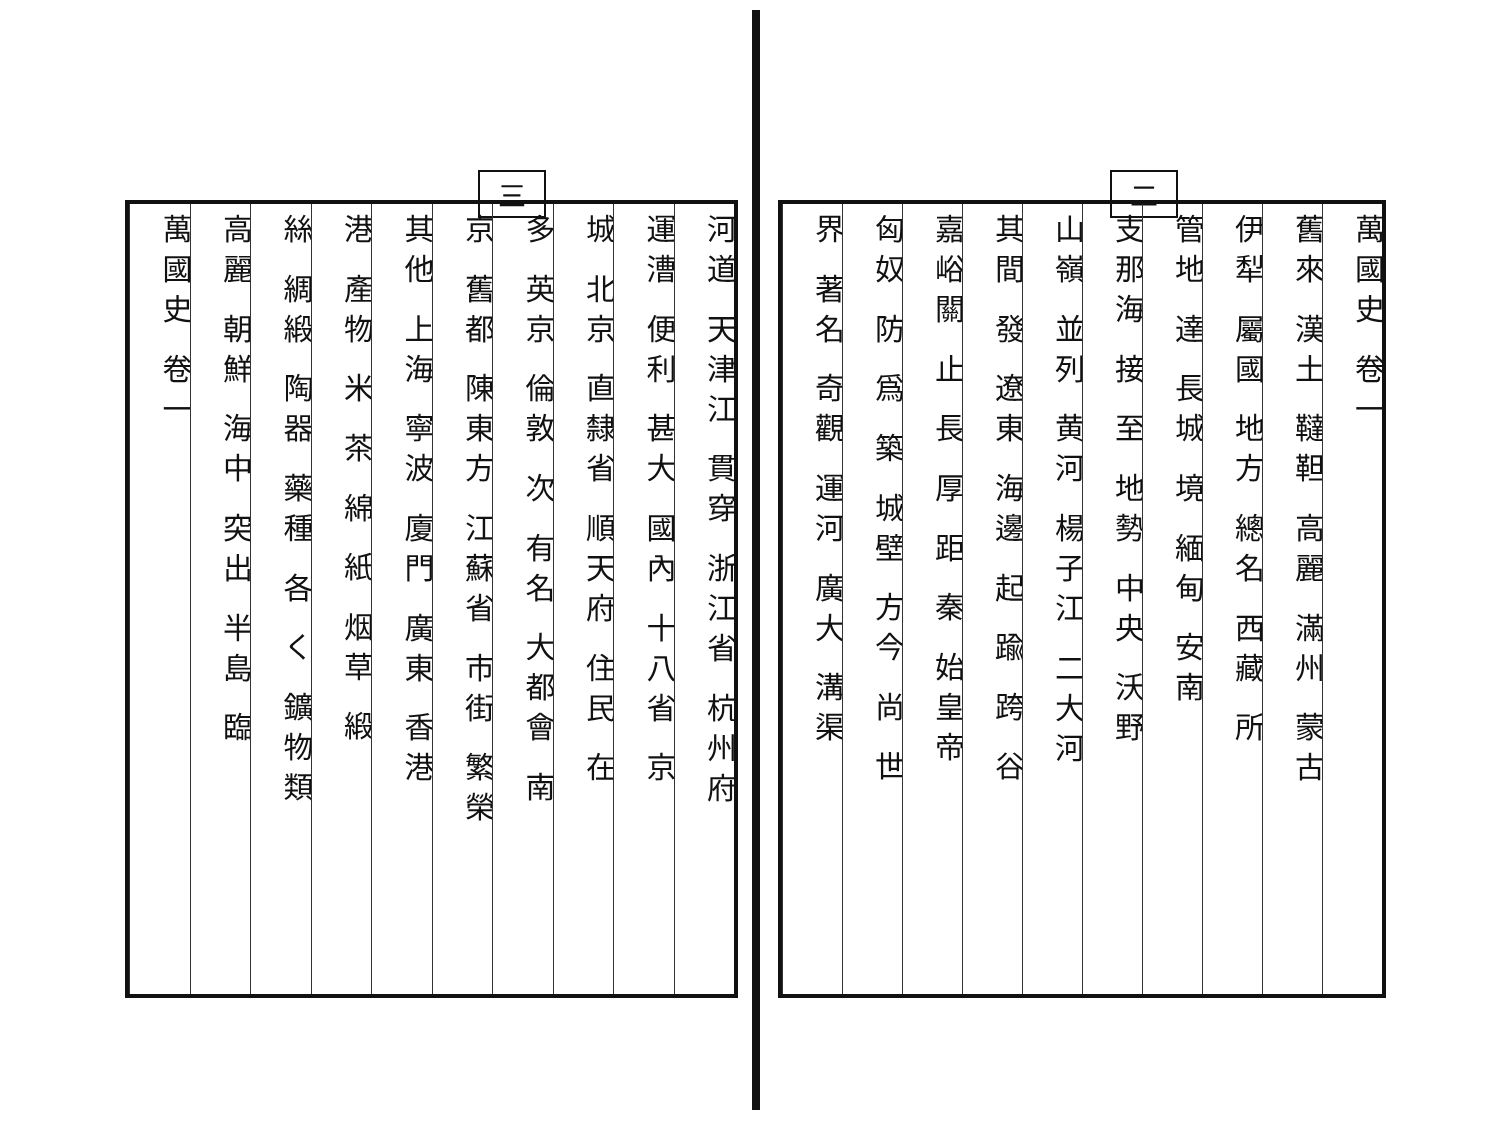三 二
河道 天津江 貫穿 浙江省 杭州府
運漕 便利 甚大 國內 十八省 京
城 北京 直隸省 順天府 住民 在
多 英京 倫敦 次 有名 大都會 南
京 舊都 陳東方 江蘇省 市街 繁榮
其他 上海 寧波 廈門 廣東 香港
港 產物 米 茶 綿 紙 烟草 緞
絲 綢緞 陶器 藥種 各 く 鑛物類
高麗 朝鮮 海中 突出 半島 臨
萬國史 卷一
萬國史 卷一
舊來 漢土 韃靼 高麗 滿州 蒙古
伊犁 屬國 地方 總名 西藏 所
管地 達 長城 境 緬甸 安南
支那海 接 至 地勢 中央 沃野
山嶺 並列 黄河 楊子江 二大河
其間 發 遼東 海邊 起 踰 跨 谷
嘉峪關 止 長 厚 距 秦 始皇帝
匈奴 防 爲 築 城壁 方今 尚 世
界 著名 奇觀 運河 廣大 溝渠